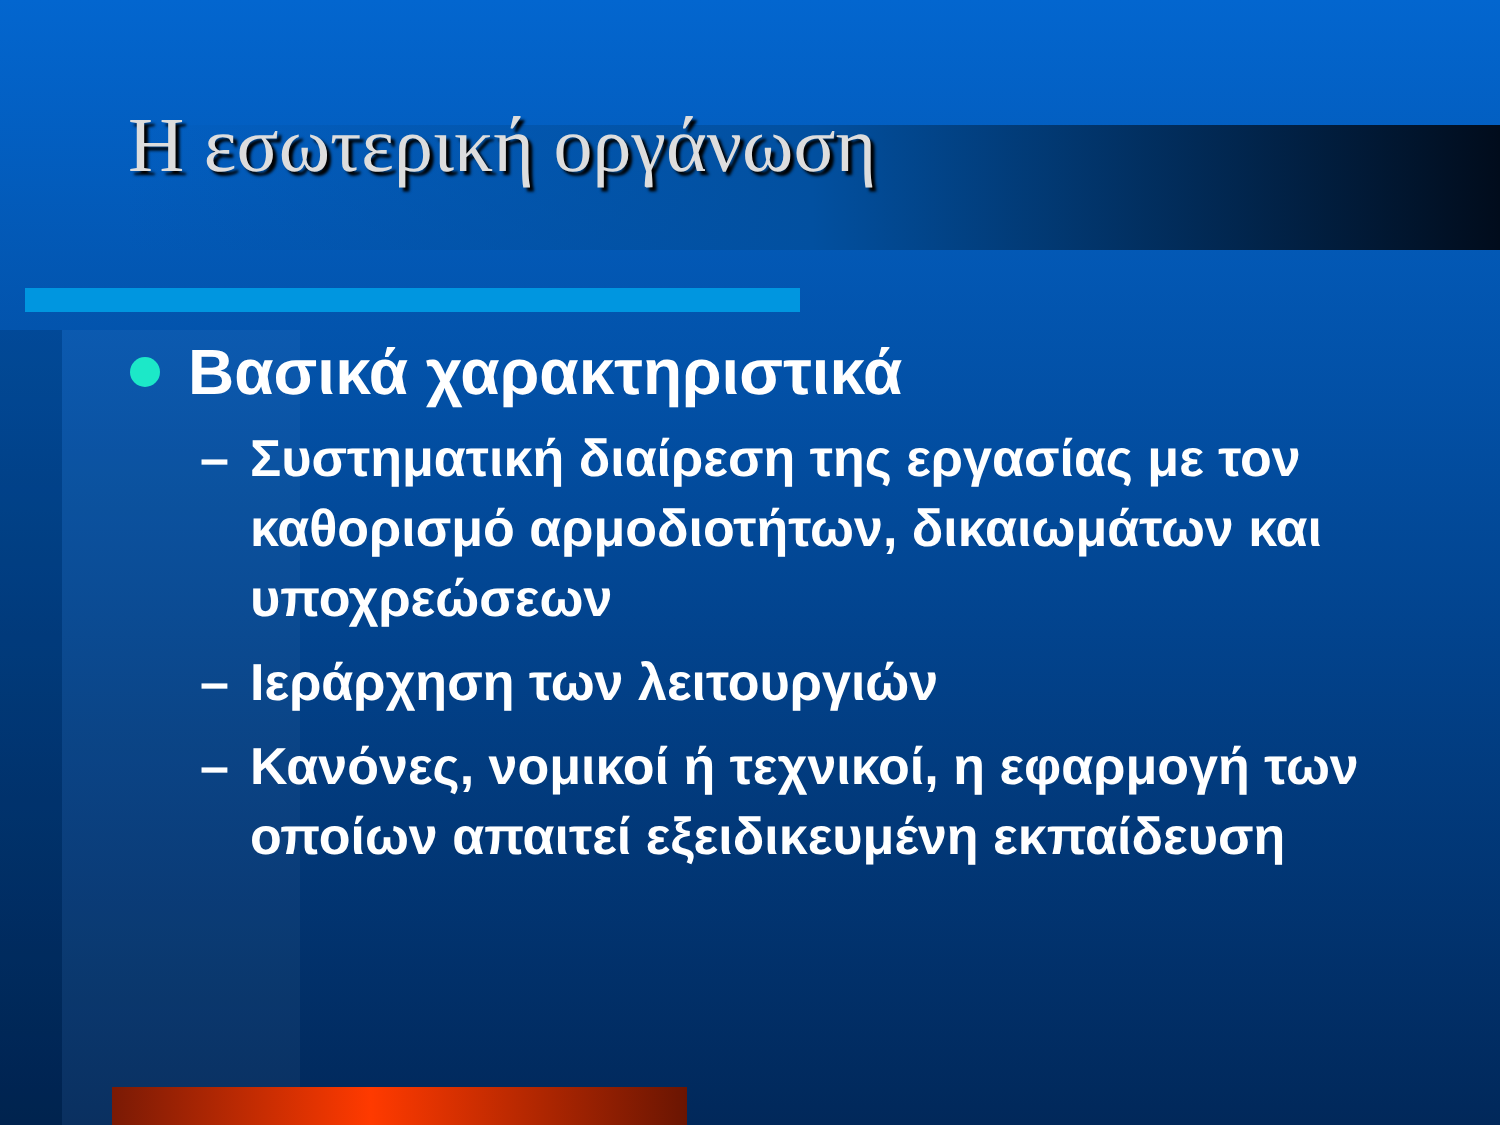Η εσωτερική οργάνωση
Βασικά χαρακτηριστικά
– Συστηματική διαίρεση της εργασίας με τον καθορισμό αρμοδιοτήτων, δικαιωμάτων και υποχρεώσεων
– Ιεράρχηση των λειτουργιών
– Κανόνες, νομικοί ή τεχνικοί, η εφαρμογή των οποίων απαιτεί εξειδικευμένη εκπαίδευση